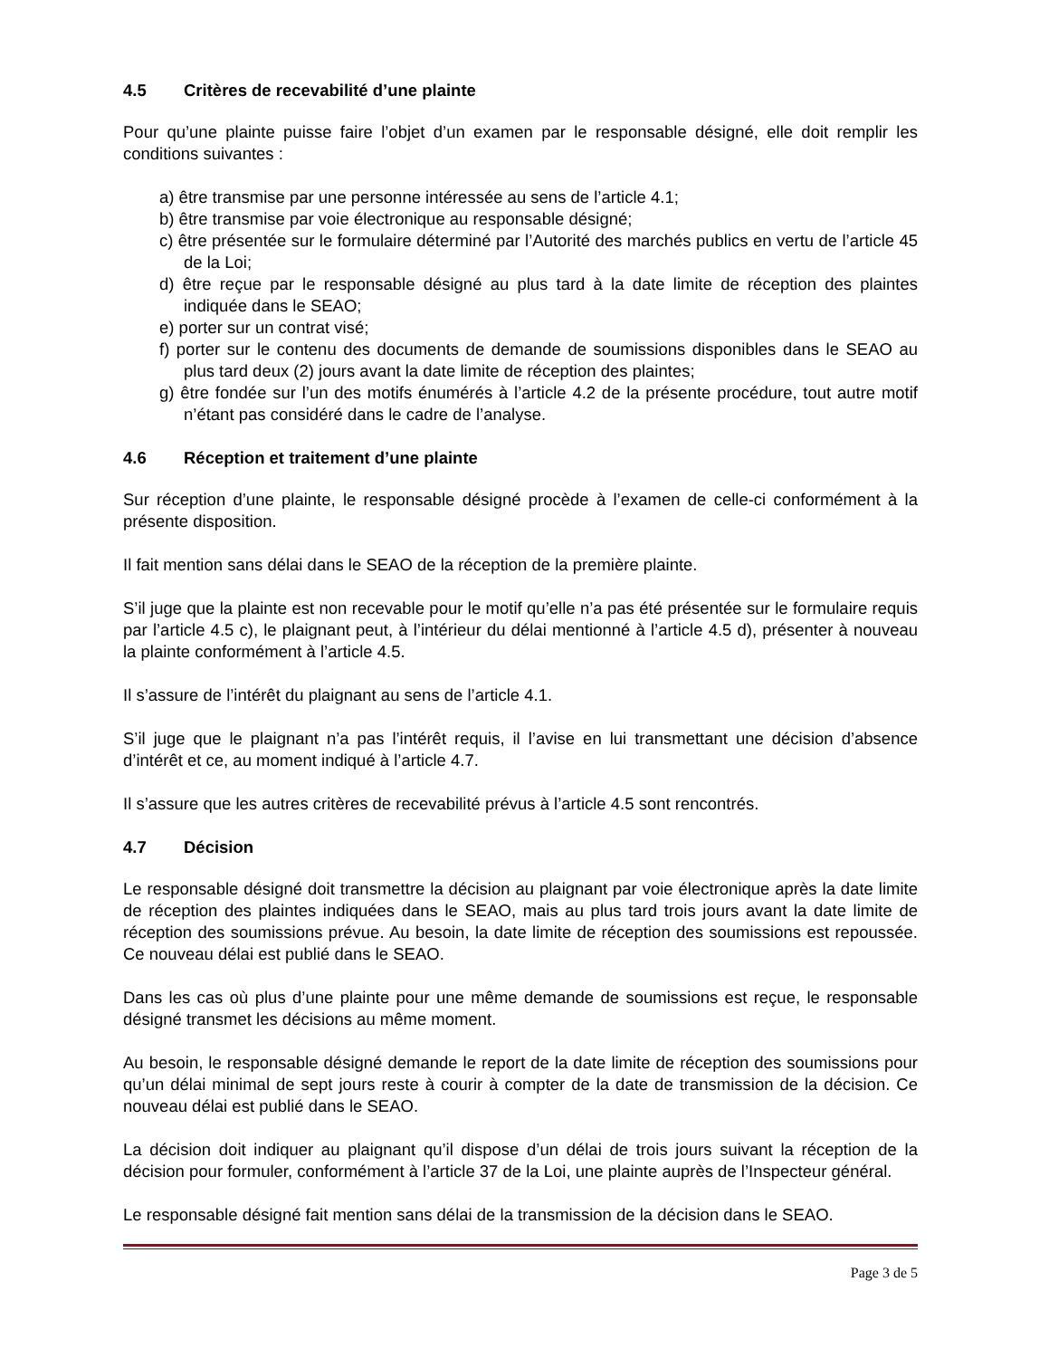4.5 Critères de recevabilité d’une plainte
Pour qu’une plainte puisse faire l’objet d’un examen par le responsable désigné, elle doit remplir les conditions suivantes :
a) être transmise par une personne intéressée au sens de l’article 4.1;
b) être transmise par voie électronique au responsable désigné;
c) être présentée sur le formulaire déterminé par l’Autorité des marchés publics en vertu de l’article 45 de la Loi;
d) être reçue par le responsable désigné au plus tard à la date limite de réception des plaintes indiquée dans le SEAO;
e) porter sur un contrat visé;
f) porter sur le contenu des documents de demande de soumissions disponibles dans le SEAO au plus tard deux (2) jours avant la date limite de réception des plaintes;
g) être fondée sur l’un des motifs énumérés à l’article 4.2 de la présente procédure, tout autre motif n’étant pas considéré dans le cadre de l’analyse.
4.6 Réception et traitement d’une plainte
Sur réception d’une plainte, le responsable désigné procède à l’examen de celle-ci conformément à la présente disposition.
Il fait mention sans délai dans le SEAO de la réception de la première plainte.
S’il juge que la plainte est non recevable pour le motif qu’elle n’a pas été présentée sur le formulaire requis par l’article 4.5 c), le plaignant peut, à l’intérieur du délai mentionné à l’article 4.5 d), présenter à nouveau la plainte conformément à l’article 4.5.
Il s’assure de l’intérêt du plaignant au sens de l’article 4.1.
S’il juge que le plaignant n’a pas l’intérêt requis, il l’avise en lui transmettant une décision d’absence d’intérêt et ce, au moment indiqué à l’article 4.7.
Il s’assure que les autres critères de recevabilité prévus à l’article 4.5 sont rencontrés.
4.7 Décision
Le responsable désigné doit transmettre la décision au plaignant par voie électronique après la date limite de réception des plaintes indiquées dans le SEAO, mais au plus tard trois jours avant la date limite de réception des soumissions prévue. Au besoin, la date limite de réception des soumissions est repoussée. Ce nouveau délai est publié dans le SEAO.
Dans les cas où plus d’une plainte pour une même demande de soumissions est reçue, le responsable désigné transmet les décisions au même moment.
Au besoin, le responsable désigné demande le report de la date limite de réception des soumissions pour qu’un délai minimal de sept jours reste à courir à compter de la date de transmission de la décision. Ce nouveau délai est publié dans le SEAO.
La décision doit indiquer au plaignant qu’il dispose d’un délai de trois jours suivant la réception de la décision pour formuler, conformément à l’article 37 de la Loi, une plainte auprès de l’Inspecteur général.
Le responsable désigné fait mention sans délai de la transmission de la décision dans le SEAO.
Page 3 de 5